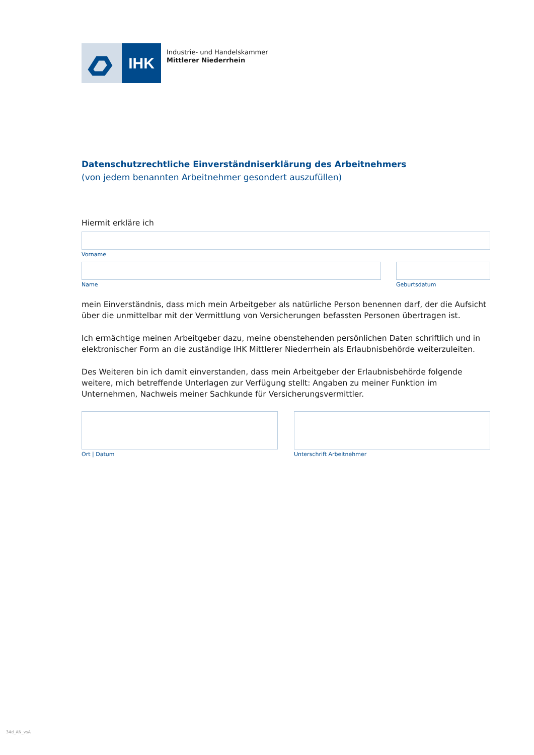IHK
Industrie- und Handelskammer
Mittlerer Niederrhein
Datenschutzrechtliche Einverständniserklärung des Arbeitnehmers
(von jedem benannten Arbeitnehmer gesondert auszufüllen)
Hiermit erkläre ich
Vorname
Name Geburtsdatum
mein Einverständnis, dass mich mein Arbeitgeber als natürliche Person benennen darf, der die Aufsicht über die unmittelbar mit der Vermittlung von Versicherungen befassten Personen übertragen ist.
Ich ermächtige meinen Arbeitgeber dazu, meine obenstehenden persönlichen Daten schriftlich und in elektronischer Form an die zuständige IHK Mittlerer Niederrhein als Erlaubnisbehörde weiterzuleiten.
Des Weiteren bin ich damit einverstanden, dass mein Arbeitgeber der Erlaubnisbehörde folgende weitere, mich betreffende Unterlagen zur Verfügung stellt: Angaben zu meiner Funktion im Unternehmen, Nachweis meiner Sachkunde für Versicherungsvermittler.
Ort | Datum Unterschrift Arbeitnehmer
34d_AN_vsA